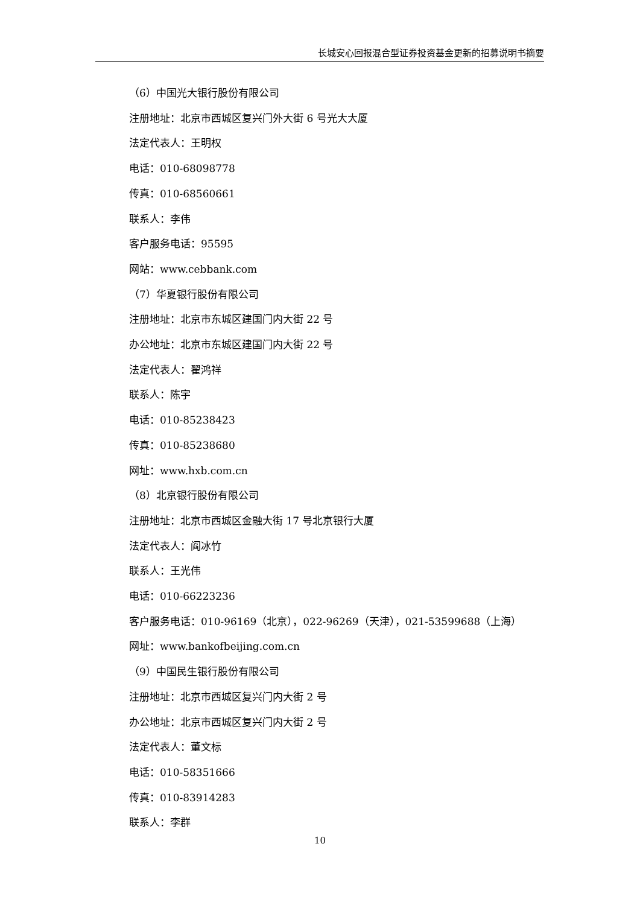长城安心回报混合型证券投资基金更新的招募说明书摘要
（6）中国光大银行股份有限公司
注册地址：北京市西城区复兴门外大街 6 号光大大厦
法定代表人：王明权
电话：010-68098778
传真：010-68560661
联系人：李伟
客户服务电话：95595
网站：www.cebbank.com
（7）华夏银行股份有限公司
注册地址：北京市东城区建国门内大街 22 号
办公地址：北京市东城区建国门内大街 22 号
法定代表人：翟鸿祥
联系人：陈宇
电话：010-85238423
传真：010-85238680
网址：www.hxb.com.cn
（8）北京银行股份有限公司
注册地址：北京市西城区金融大街 17 号北京银行大厦
法定代表人：阎冰竹
联系人：王光伟
电话：010-66223236
客户服务电话：010-96169（北京），022-96269（天津），021-53599688（上海）
网址：www.bankofbeijing.com.cn
（9）中国民生银行股份有限公司
注册地址：北京市西城区复兴门内大街 2 号
办公地址：北京市西城区复兴门内大街 2 号
法定代表人：董文标
电话：010-58351666
传真：010-83914283
联系人：李群
10